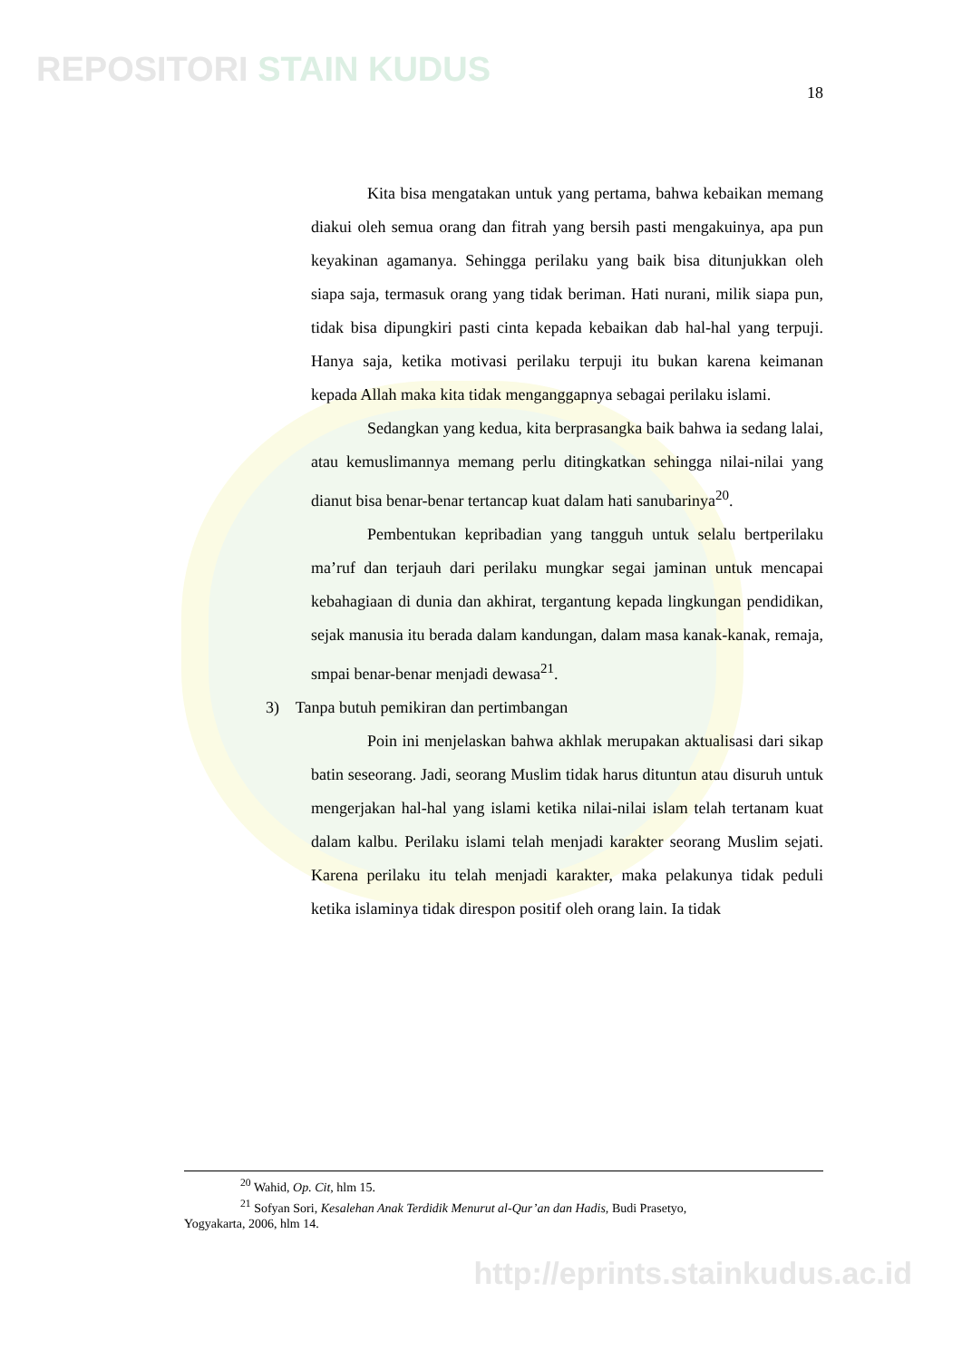REPOSITORI STAIN KUDUS
18
Kita bisa mengatakan untuk yang pertama, bahwa kebaikan memang diakui oleh semua orang dan fitrah yang bersih pasti mengakuinya, apa pun keyakinan agamanya. Sehingga perilaku yang baik bisa ditunjukkan oleh siapa saja, termasuk orang yang tidak beriman. Hati nurani, milik siapa pun, tidak bisa dipungkiri pasti cinta kepada kebaikan dab hal-hal yang terpuji. Hanya saja, ketika motivasi perilaku terpuji itu bukan karena keimanan kepada Allah maka kita tidak menganggapnya sebagai perilaku islami.
Sedangkan yang kedua, kita berprasangka baik bahwa ia sedang lalai, atau kemuslimannya memang perlu ditingkatkan sehingga nilai-nilai yang dianut bisa benar-benar tertancap kuat dalam hati sanubarinya<sup>20</sup>.
Pembentukan kepribadian yang tangguh untuk selalu bertperilaku ma’ruf dan terjauh dari perilaku mungkar segai jaminan untuk mencapai kebahagiaan di dunia dan akhirat, tergantung kepada lingkungan pendidikan, sejak manusia itu berada dalam kandungan, dalam masa kanak-kanak, remaja, smpai benar-benar menjadi dewasa<sup>21</sup>.
3) Tanpa butuh pemikiran dan pertimbangan
Poin ini menjelaskan bahwa akhlak merupakan aktualisasi dari sikap batin seseorang. Jadi, seorang Muslim tidak harus dituntun atau disuruh untuk mengerjakan hal-hal yang islami ketika nilai-nilai islam telah tertanam kuat dalam kalbu. Perilaku islami telah menjadi karakter seorang Muslim sejati. Karena perilaku itu telah menjadi karakter, maka pelakunya tidak peduli ketika islaminya tidak direspon positif oleh orang lain. Ia tidak
<sup>20</sup> Wahid, Op. Cit, hlm 15.
<sup>21</sup> Sofyan Sori, Kesalehan Anak Terdidik Menurut al-Qur’an dan Hadis, Budi Prasetyo,
Yogyakarta, 2006, hlm 14.
http://eprints.stainkudus.ac.id